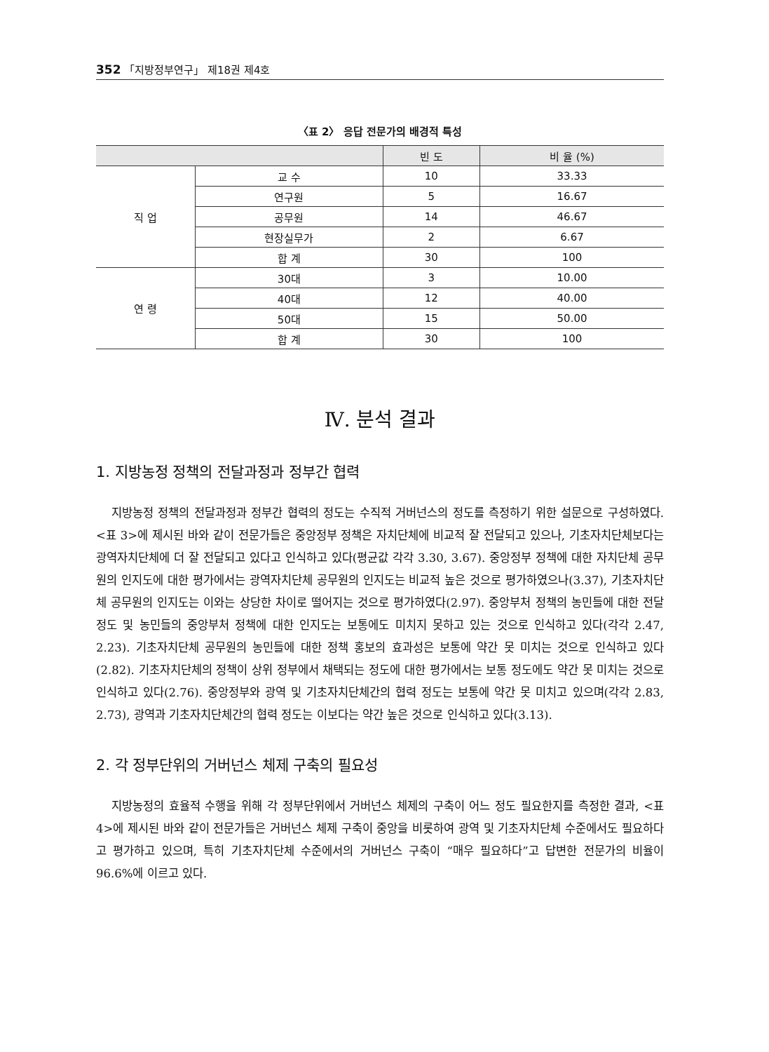352 「지방정부연구」 제18권 제4호
〈표 2〉 응답 전문가의 배경적 특성
| | | 빈 도 | 비 율 (%) |
| --- | --- | --- | --- |
| 직 업 | 교 수 | 10 | 33.33 |
| | 연구원 | 5 | 16.67 |
| | 공무원 | 14 | 46.67 |
| | 현장실무가 | 2 | 6.67 |
| | 합 계 | 30 | 100 |
| 연 령 | 30대 | 3 | 10.00 |
| | 40대 | 12 | 40.00 |
| | 50대 | 15 | 50.00 |
| | 합 계 | 30 | 100 |
Ⅳ. 분석 결과
1. 지방농정 정책의 전달과정과 정부간 협력
지방농정 정책의 전달과정과 정부간 협력의 정도는 수직적 거버넌스의 정도를 측정하기 위한 설문으로 구성하였다. <표 3>에 제시된 바와 같이 전문가들은 중앙정부 정책은 자치단체에 비교적 잘 전달되고 있으나, 기초자치단체보다는 광역자치단체에 더 잘 전달되고 있다고 인식하고 있다(평균값 각각 3.30, 3.67). 중앙정부 정책에 대한 자치단체 공무원의 인지도에 대한 평가에서는 광역자치단체 공무원의 인지도는 비교적 높은 것으로 평가하였으나(3.37), 기초자치단체 공무원의 인지도는 이와는 상당한 차이로 떨어지는 것으로 평가하였다(2.97). 중앙부처 정책의 농민들에 대한 전달 정도 및 농민들의 중앙부처 정책에 대한 인지도는 보통에도 미치지 못하고 있는 것으로 인식하고 있다(각각 2.47, 2.23). 기초자치단체 공무원의 농민들에 대한 정책 홍보의 효과성은 보통에 약간 못 미치는 것으로 인식하고 있다(2.82). 기초자치단체의 정책이 상위 정부에서 채택되는 정도에 대한 평가에서는 보통 정도에도 약간 못 미치는 것으로 인식하고 있다(2.76). 중앙정부와 광역 및 기초자치단체간의 협력 정도는 보통에 약간 못 미치고 있으며(각각 2.83, 2.73), 광역과 기초자치단체간의 협력 정도는 이보다는 약간 높은 것으로 인식하고 있다(3.13).
2. 각 정부단위의 거버넌스 체제 구축의 필요성
지방농정의 효율적 수행을 위해 각 정부단위에서 거버넌스 체제의 구축이 어느 정도 필요한지를 측정한 결과, <표 4>에 제시된 바와 같이 전문가들은 거버넌스 체제 구축이 중앙을 비롯하여 광역 및 기초자치단체 수준에서도 필요하다고 평가하고 있으며, 특히 기초자치단체 수준에서의 거버넌스 구축이 “매우 필요하다”고 답변한 전문가의 비율이 96.6%에 이르고 있다.